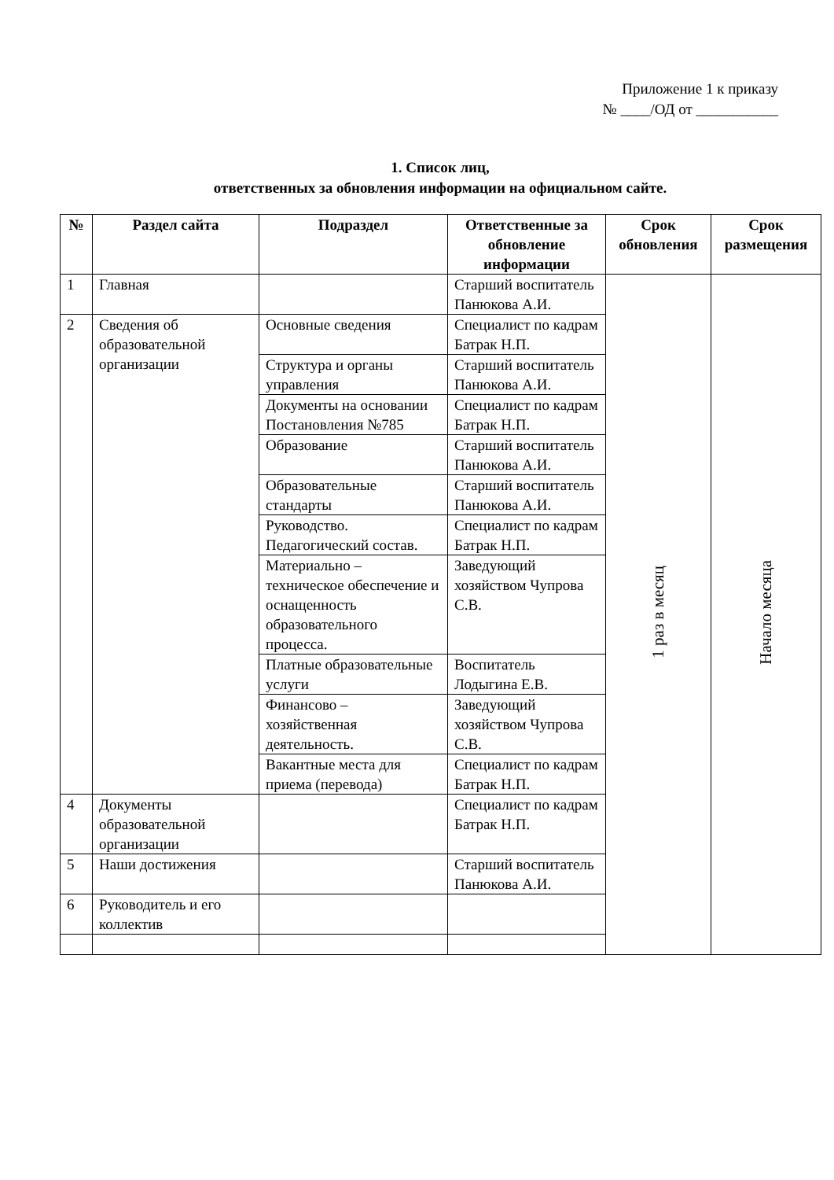Приложение 1 к приказу
№ ____/ОД от ___________
1. Список лиц,
ответственных за обновления информации на официальном сайте.
| № | Раздел сайта | Подраздел | Ответственные за обновление информации | Срок обновления | Срок размещения |
| --- | --- | --- | --- | --- | --- |
| 1 | Главная | | Старший воспитатель Панюкова А.И. | 1 раз в месяц | Начало месяца |
| 2 | Сведения об образовательной организации | Основные сведения | Специалист по кадрам Батрак Н.П. | | |
| | | Структура и органы управления | Старший воспитатель Панюкова А.И. | | |
| | | Документы на основании Постановления №785 | Специалист по кадрам Батрак Н.П. | | |
| | | Образование | Старший воспитатель Панюкова А.И. | | |
| | | Образовательные стандарты | Старший воспитатель Панюкова А.И. | | |
| | | Руководство. Педагогический состав. | Специалист по кадрам Батрак Н.П. | | |
| | | Материально – техническое обеспечение и оснащенность образовательного процесса. | Заведующий хозяйством Чупрова С.В. | | |
| | | Платные образовательные услуги | Воспитатель Лодыгина Е.В. | | |
| | | Финансово – хозяйственная деятельность. | Заведующий хозяйством Чупрова С.В. | | |
| | | Вакантные места для приема (перевода) | Специалист по кадрам Батрак Н.П. | | |
| 4 | Документы образовательной организации | | Специалист по кадрам Батрак Н.П. | | |
| 5 | Наши достижения | | Старший воспитатель Панюкова А.И. | | |
| 6 | Руководитель и его коллектив | | | | |